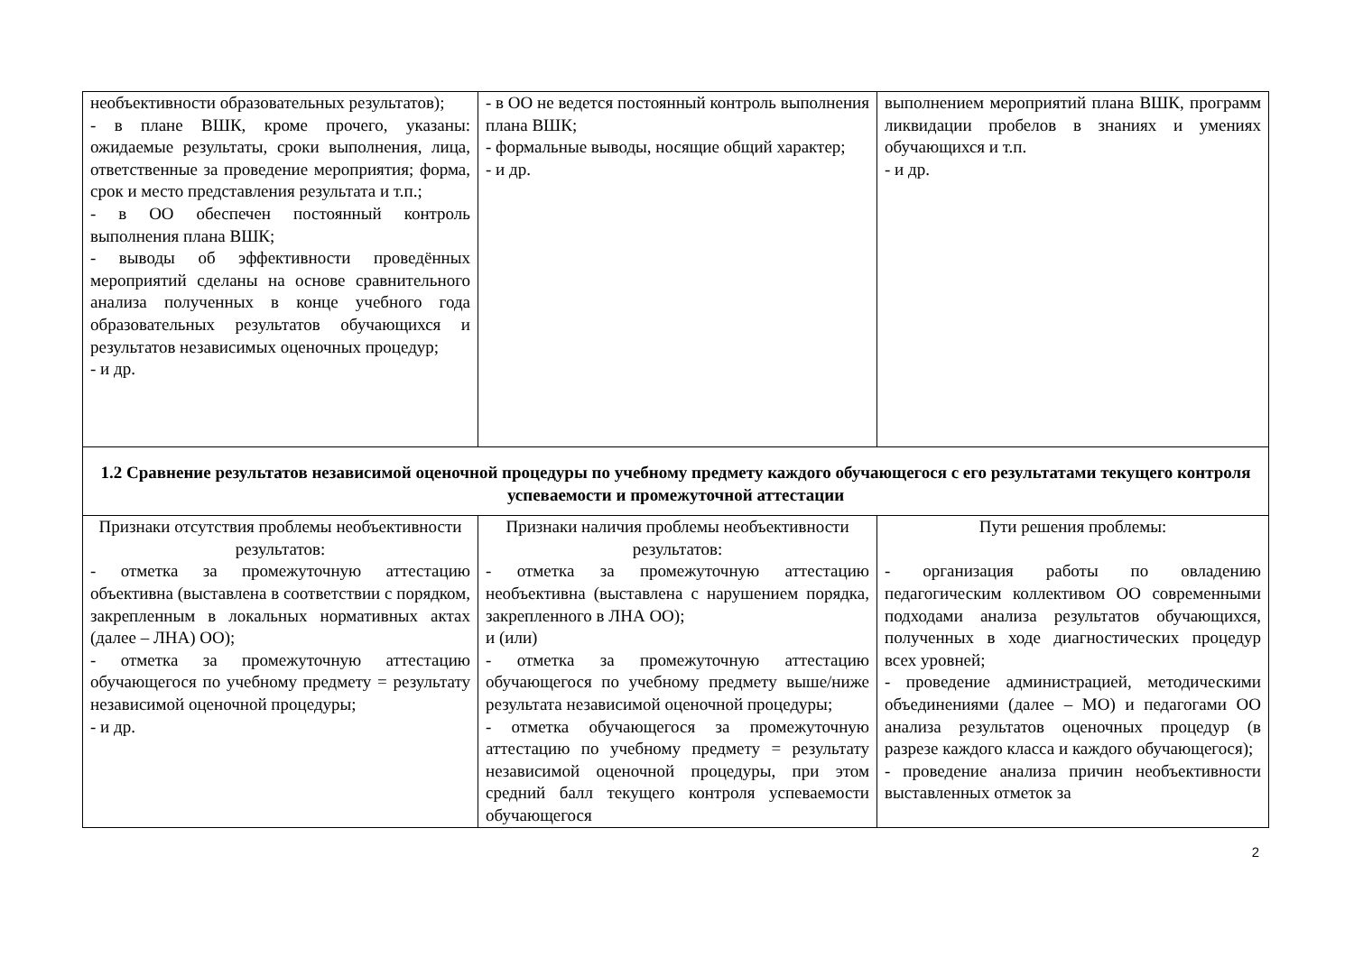| необъективности образовательных результатов); - в плане ВШК, кроме прочего, указаны: ожидаемые результаты, сроки выполнения, лица, ответственные за проведение мероприятия; форма, срок и место представления результата и т.п.; - в ОО обеспечен постоянный контроль выполнения плана ВШК; - выводы об эффективности проведённых мероприятий сделаны на основе сравнительного анализа полученных в конце учебного года образовательных результатов обучающихся и результатов независимых оценочных процедур; - и др. | - в ОО не ведется постоянный контроль выполнения плана ВШК; - формальные выводы, носящие общий характер; - и др. | выполнением мероприятий плана ВШК, программ ликвидации пробелов в знаниях и умениях обучающихся и т.п. - и др. |
| 1.2 Сравнение результатов независимой оценочной процедуры по учебному предмету каждого обучающегося с его результатами текущего контроля успеваемости и промежуточной аттестации | | |
| Признаки отсутствия проблемы необъективности результатов: - отметка за промежуточную аттестацию объективна (выставлена в соответствии с порядком, закрепленным в локальных нормативных актах (далее – ЛНА) ОО); - отметка за промежуточную аттестацию обучающегося по учебному предмету = результату независимой оценочной процедуры; - и др. | Признаки наличия проблемы необъективности результатов: - отметка за промежуточную аттестацию необъективна (выставлена с нарушением порядка, закрепленного в ЛНА ОО); и (или) - отметка за промежуточную аттестацию обучающегося по учебному предмету выше/ниже результата независимой оценочной процедуры; - отметка обучающегося за промежуточную аттестацию по учебному предмету = результату независимой оценочной процедуры, при этом средний балл текущего контроля успеваемости обучающегося | Пути решения проблемы: - организация работы по овладению педагогическим коллективом ОО современными подходами анализа результатов обучающихся, полученных в ходе диагностических процедур всех уровней; - проведение администрацией, методическими объединениями (далее – МО) и педагогами ОО анализа результатов оценочных процедур (в разрезе каждого класса и каждого обучающегося); - проведение анализа причин необъективности выставленных отметок за |
2